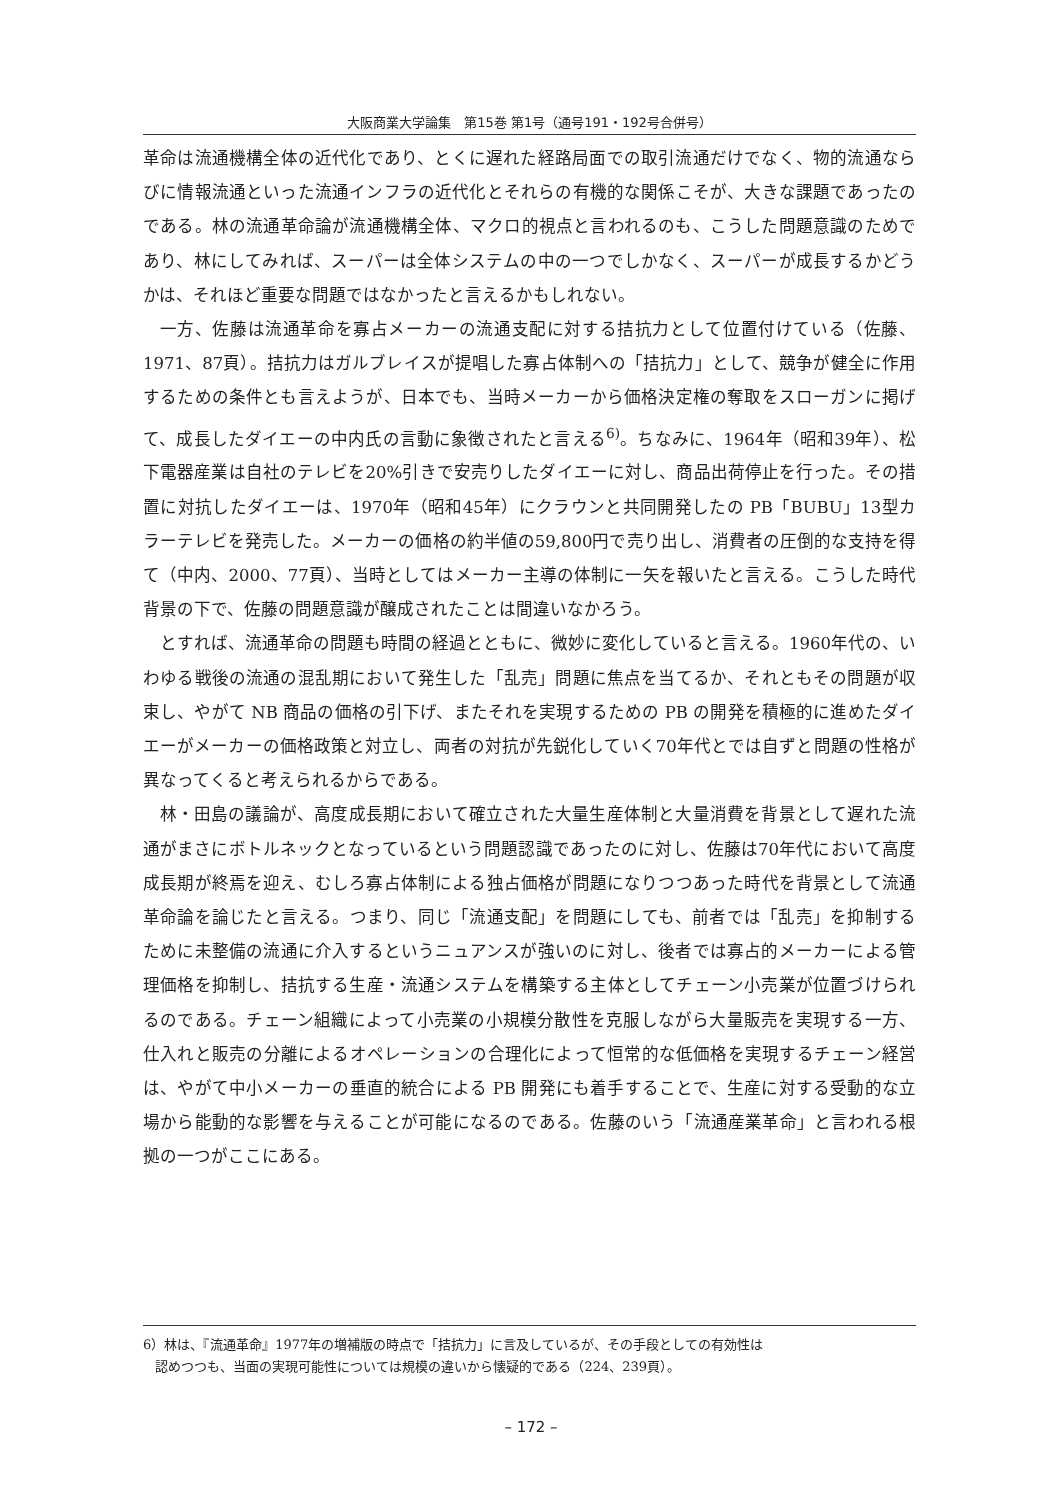大阪商業大学論集　第15巻 第1号（通号191・192号合併号）
革命は流通機構全体の近代化であり、とくに遅れた経路局面での取引流通だけでなく、物的流通ならびに情報流通といった流通インフラの近代化とそれらの有機的な関係こそが、大きな課題であったのである。林の流通革命論が流通機構全体、マクロ的視点と言われるのも、こうした問題意識のためであり、林にしてみれば、スーパーは全体システムの中の一つでしかなく、スーパーが成長するかどうかは、それほど重要な問題ではなかったと言えるかもしれない。
一方、佐藤は流通革命を寡占メーカーの流通支配に対する拮抗力として位置付けている（佐藤、1971、87頁）。拮抗力はガルブレイスが提唱した寡占体制への「拮抗力」として、競争が健全に作用するための条件とも言えようが、日本でも、当時メーカーから価格決定権の奪取をスローガンに掲げて、成長したダイエーの中内氏の言動に象徴されたと言える<sup>6)</sup>。ちなみに、1964年（昭和39年）、松下電器産業は自社のテレビを20%引きで安売りしたダイエーに対し、商品出荷停止を行った。その措置に対抗したダイエーは、1970年（昭和45年）にクラウンと共同開発したの PB「BUBU」13型カラーテレビを発売した。メーカーの価格の約半値の59,800円で売り出し、消費者の圧倒的な支持を得て（中内、2000、77頁）、当時としてはメーカー主導の体制に一矢を報いたと言える。こうした時代背景の下で、佐藤の問題意識が醸成されたことは間違いなかろう。
とすれば、流通革命の問題も時間の経過とともに、微妙に変化していると言える。1960年代の、いわゆる戦後の流通の混乱期において発生した「乱売」問題に焦点を当てるか、それともその問題が収束し、やがて NB 商品の価格の引下げ、またそれを実現するための PB の開発を積極的に進めたダイエーがメーカーの価格政策と対立し、両者の対抗が先鋭化していく70年代とでは自ずと問題の性格が異なってくると考えられるからである。
林・田島の議論が、高度成長期において確立された大量生産体制と大量消費を背景として遅れた流通がまさにボトルネックとなっているという問題認識であったのに対し、佐藤は70年代において高度成長期が終焉を迎え、むしろ寡占体制による独占価格が問題になりつつあった時代を背景として流通革命論を論じたと言える。つまり、同じ「流通支配」を問題にしても、前者では「乱売」を抑制するために未整備の流通に介入するというニュアンスが強いのに対し、後者では寡占的メーカーによる管理価格を抑制し、拮抗する生産・流通システムを構築する主体としてチェーン小売業が位置づけられるのである。チェーン組織によって小売業の小規模分散性を克服しながら大量販売を実現する一方、仕入れと販売の分離によるオペレーションの合理化によって恒常的な低価格を実現するチェーン経営は、やがて中小メーカーの垂直的統合による PB 開発にも着手することで、生産に対する受動的な立場から能動的な影響を与えることが可能になるのである。佐藤のいう「流通産業革命」と言われる根拠の一つがここにある。
6）林は、『流通革命』1977年の増補版の時点で「拮抗力」に言及しているが、その手段としての有効性は
認めつつも、当面の実現可能性については規模の違いから懐疑的である（224、239頁）。
– 172 –